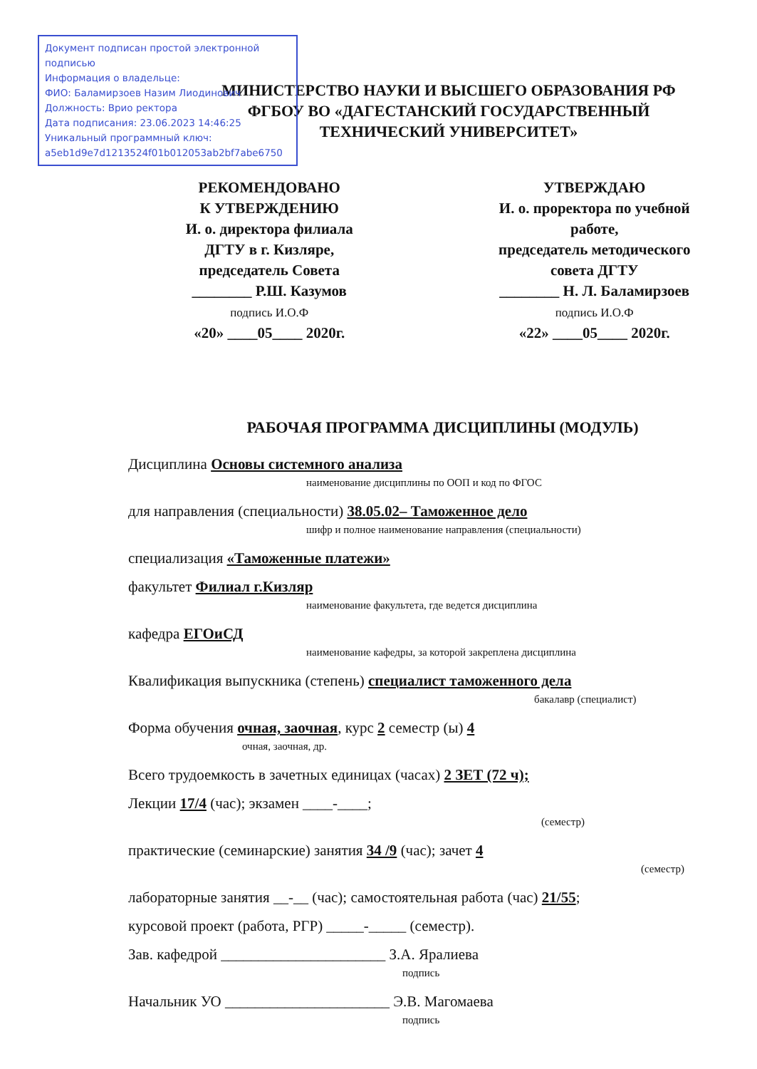Документ подписан простой электронной подписью
Информация о владельце:
ФИО: Баламирзоев Назим Лиодинович
Должность: Врио ректора
Дата подписания: 23.06.2023 14:46:25
Уникальный программный ключ:
a5eb1d9e7d1213524f01b012053ab2bf7abe6750
МИНИСТЕРСТВО НАУКИ И ВЫСШЕГО ОБРАЗОВАНИЯ РФ
ФГБОУ ВО «ДАГЕСТАНСКИЙ ГОСУДАРСТВЕННЫЙ
ТЕХНИЧЕСКИЙ УНИВЕРСИТЕТ»
РЕКОМЕНДОВАНО
К УТВЕРЖДЕНИЮ
И. о. директора филиала
ДГТУ в г. Кизляре,
председатель Совета
________ Р.Ш. Казумов
подпись И.О.Ф
«20» ____05____ 2020г.
УТВЕРЖДАЮ
И. о. проректора по учебной
работе,
председатель методического
совета ДГТУ
________ Н. Л. Баламирзоев
подпись И.О.Ф
«22» ____05____ 2020г.
РАБОЧАЯ ПРОГРАММА ДИСЦИПЛИНЫ (МОДУЛЬ)
Дисциплина Основы системного анализа
наименование дисциплины по ООП и код по ФГОС
для направления (специальности) 38.05.02– Таможенное дело
шифр и полное наименование направления (специальности)
специализация «Таможенные платежи»
факультет Филиал г.Кизляр
наименование факультета, где ведется дисциплина
кафедра ЕГОиСД
наименование кафедры, за которой закреплена дисциплина
Квалификация выпускника (степень) специалист таможенного дела
бакалавр (специалист)
Форма обучения очная, заочная, курс 2 семестр (ы) 4
очная, заочная, др.
Всего трудоемкость в зачетных единицах (часах) 2 ЗЕТ (72 ч);
Лекции 17/4 (час); экзамен ____-____;
(семестр)
практические (семинарские) занятия 34 /9 (час); зачет 4
(семестр)
лабораторные занятия __-__ (час); самостоятельная работа (час) 21/55;
курсовой проект (работа, РГР) _____-_____ (семестр).
Зав. кафедрой ______________________ З.А. Яралиева
подпись
Начальник УО ______________________ Э.В. Магомаева
подпись